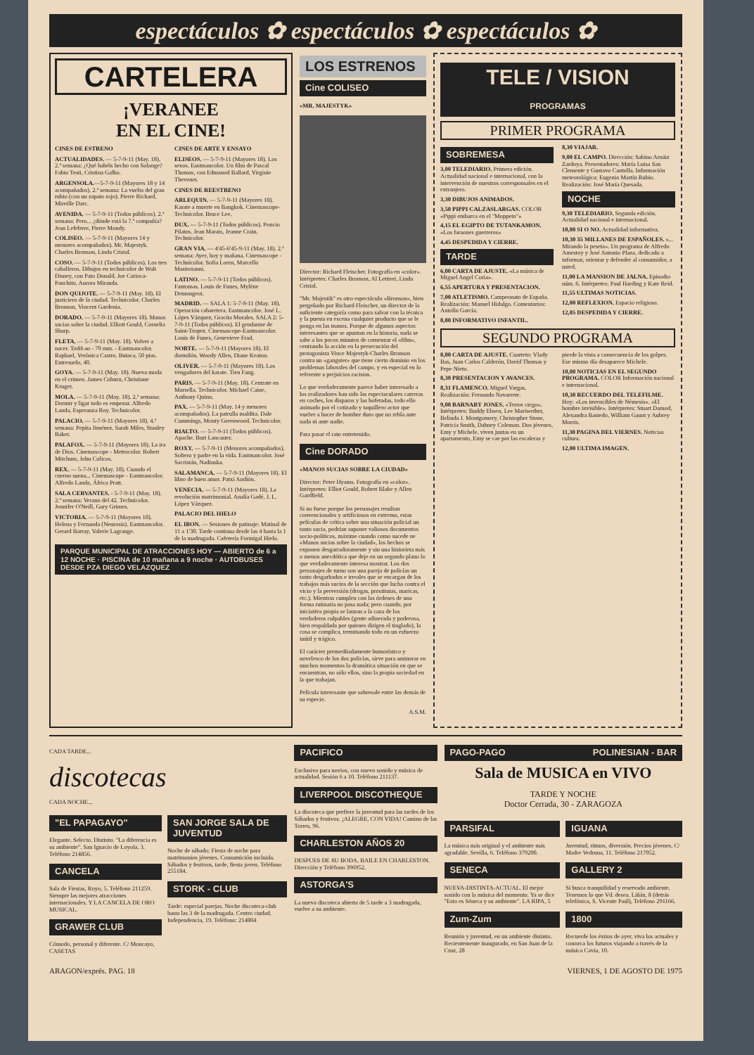espectáculos ✿ espectáculos ✿ espectáculos ✿
CARTELERA
¡VERANEE
EN EL CINE!
CINES DE ESTRENO
ACTUALIDADES. — 5-7-9-11 (May. 18). 2.ª semana: ¿Qué habéis hecho con Solange? Fabio Testi, Cristina Galbo.
ARGENSOLA.—5-7-9-11 (Mayores 18 y 14 acompañados). 2.ª semana: La vuelta del gran rubio (con un zapato rojo). Pierre Richard, Mireille Darc.
AVENIDA. — 5-7-9-11 (Todos públicos). 2.ª semana: Pero... ¿dónde está la 7.ª compañía? Jean Lefebvre, Pierre Mondy.
COLISEO. — 5-7-9-11 (Mayores 14 y menores acompañados). Mr. Majestyk. Charles Bronson, Linda Cristal.
COSO. — 5-7-9-11 (Todos públicos). Los tres caballeros. Dibujos en technicolor de Walt Disney, con Pato Donald, Joe Carioca-Panchito, Aurora Miranda.
DON QUIJOTE. — 5-7-9-11 (May. 18). El justiciero de la ciudad. Technicolor. Charles Bronson, Vincent Gardenia.
DORADO. — 5-7-9-11 (Mayores 18). Manos sucias sobre la ciudad. Elliott Gould, Cornelia Sharp.
FLETA. — 5-7-9-11 (May. 18). Volver a nacer. Todd-ao - 70 mm. - Eastmancolor. Raphael, Verónica Castro. Butaca, 50 ptas. Entresuelo, 40.
GOYA. — 5-7-9-11 (May. 18). Nueva moda en el crimen. James Coburn, Christiane Kruger.
MOLA. — 5-7-9-11 (May. 18). 2.ª semana: Dormir y ligar todo es empezar. Alfredo Landa, Esperanza Roy. Technicolor.
PALACIO. — 5-7-9-11 (Mayores 18). 4.ª semana: Pepita Jiménez. Sarah Miles, Stanley Baker.
PALAFOX. — 5-7-9-11 (Mayores 18). La ira de Dios. Cinemascope - Metrocolor. Robert Mitchum, John Colicos.
REX. — 5-7-9-11 (May. 18). Cuando el cuerno suena... Cinemascope - Eastmancolor. Alfredo Landa, África Pratt.
SALA CERVANTES. - 5-7-9-11 (May. 18). 2.ª semana: Verano del 42. Technicolor. Jennifer O'Neill, Gary Grimes.
VICTORIA. — 5-7-9-11 (Mayores 18). Helena y Fernanda (Neurosis). Eastmancolor. Gerard Barray, Valerie Lagrange.
CINES DE ARTE Y ENSAYO
ELISEOS. — 5-7-9-11 (Mayores 18). Los sexos. Eastmancolor. Un film de Pascal Thomas, con Edmanod Ballard, Virginie Thevenet.
CINES DE REESTRENO
ARLEQUIN. — 5-7-9-11 (Mayores 18). Karate a muerte en Bangkok. Cinemascope-Technicolor. Bruce Lee.
DUX. — 5-7-9-11 (Todos públicos). Poncio Pilatos. Jean Marais, Jeanne Crain. Technicolor.
GRAN VIA. — 4'45-6'45-9-11 (May. 18). 2.ª semana: Ayer, hoy y mañana. Cinemascope - Technicolor. Sofía Loren, Marcello Mastroianni.
LATINO. — 5-7-9-11 (Todos públicos). Fantomas. Louis de Funes, Mylène Demongeot.
MADRID. — SALA 1: 5-7-9-11 (May. 18). Operación cabaretera. Eastmancolor. José L. Lópes Vázquez, Gracita Morales. SALA 2: 5-7-9-11 (Todos públicos). El gendarme de Saint-Tropez. Cinemascope-Eastmancolor. Louis de Funes, Genevieve Frad.
NORTE. — 5-7-9-11 (Mayores 18). El dormilón. Woody Allen, Diane Keaton.
OLIVER. — 5-7-9-11 (Mayores 18). Los vengadores del karate. Tien Fang.
PARIS. — 5-7-9-11 (May. 18). Centrate en Marsella. Technicolor. Michael Caine, Anthony Quinn.
PAX. — 5-7-9-11 (May. 14 y menores acompañados). La patrulla maldita. Dale Cummings, Monty Greenwood. Technicolor.
RIALTO. — 5-7-9-11 (Todos públicos). Apache. Burt Lancaster.
ROXY. — 5-7-9-11 (Menores acompañados). Soltero y padre en la vida. Eastmancolor. José Sacristán, Nadiuska.
SALAMANCA. — 5-7-9-11 (Mayores 18). El libro de buen amor. Patxi Andión.
VENECIA. — 5-7-9-11 (Mayores 18). La revolución matrimonial. Analía Gadé, J. L. López Vázquez.
PALACIO DEL HIELO
EL IBON. — Sesiones de patinaje: Matinal de 11 a 1'30. Tarde continua desde las 4 hasta la 1 de la madrugada. Cafetería Formigal Hielo.
PARQUE MUNICIPAL DE ATRACCIONES HOY — ABIERTO de 6 a 12 NOCHE · PISCINA de 10 mañana a 9 noche · AUTOBUSES DESDE PZA DIEGO VELAZQUEZ
LOS ESTRENOS
Cine COLISEO
«MR. MAJESTYK»
Director: Richard Fleischer. Fotografía en «color». Intérpretes: Charles Bronson, Al Lettieri, Linda Cristal.
"Mr. Majestik" es otro espectáculo «Bronson», bien pergeñado por Richard Fleischer, un director de la suficiente categoría como para salvar con la técnica y la puesta en escena cualquier producto que se le ponga en las manos. Porque de algunos aspectos interesantes que se apuntan en la historia, nada se sabe a los pocos minutos de comenzar el «film», centrando la acción en la persecución del protagonista Vince Majestyk-Charles Bronson contra un «gangster» que tiene cierto dominio en los problemas laborales del campo, y en especial en lo referente a prejuicios racistas.
Lo que verdaderamente parece haber interesado a los realizadores han sido las espectaculares carreras en coches, los disparos y las bofetadas, todo ello animado por el cotizado y taquillero actor que vuelve a hacer de hombre duro que no rebla ante nada ni ante nadie.
Para pasar el rato entretenido.
Cine DORADO
«MANOS SUCIAS SOBRE LA CIUDAD»
Director: Peter Hyams. Fotografía en «color». Intérpretes: Elliot Gould, Robert Blake y Allen Gardfield.
Si no fuese porque los personajes resultan convencionales y artificiosos en extremo, estas películas de crítica sobre una situación policial un tanto sucia, podrían suponer valiosos documentos socio-políticos, máxime cuando como sucede ne «Manos sucias sobre la ciudad», los hechos se exponen desgarradoramente y sin una historieta más o menos anecdótica que deje en un segundo plano lo que verdaderamente interesa mostrar. Los dos personajes de turno son una pareja de policías un tanto desgarbados e irreales que se encargan de los trabajos más sucios de la sección que lucha contra el vicio y la perversión (drogas, prostitutas, maricas, etc.). Mientras cumplen con las órdenes de una forma rutinaria no pasa nada; pero cuando, por iniciativa propia se lanzan a la caza de los verdaderos culpables (gente adinerada y poderosa, bien respaldada por quienes dirigen el tinglado), la cosa se complica, terminando todo en un esfuerzo inútil y trágico.
El carácter premeditadamente humorístico y novelesco de los dos policías, sirve para aminorar en muchos momentos la dramática situación en que se encuentran, no sólo ellos, sino la propia sociedad en la que trabajan.
Película interesante que sobresale entre las demás de su especie.
A.S.M.
TELE / VISION
PROGRAMAS
PRIMER PROGRAMA
SOBREMESA
3,00 TELEDIARIO. Primera edición. Actualidad nacional e internacional, con la intervención de nuestros corresponsales en el extranjero.
3,30 DIBUJOS ANIMADOS.
3,50 PIPPI CALZASLARGAS. COLOR «Pippi embarca en el "Moppeto"»
4,15 EL EGIPTO DE TUTANKAMON. «Los faraones guerreros»
4,45 DESPEDIDA Y CIERRE.
TARDE
6,00 CARTA DE AJUSTE. «La música de Miguel Angel Coria».
6,55 APERTURA Y PRESENTACION.
7,00 ATLETISMO. Campeonato de España. Realización: Manuel Hidalgo. Comentarios: Antolín García.
8,00 INFORMATIVO INFANTIL.
8,30 VIAJAR.
9,00 EL CAMPO. Dirección: Sabino Arnáiz Zardoya. Presentadores: María Luisa San Clemente y Gustavo Cantolla. Información meteorológica: Eugenio Martín Rubio. Realización: José María Quesada.
NOCHE
9,30 TELEDIARIO. Segunda edición. Actualidad nacional e internacional.
10,00 SI O NO. Actualidad informativa.
10,30 35 MILLANES DE ESPAÑOLES. «... Mirando la peseta». Un programa de Alfredo Amestoy y José Antonio Plaza, dedicado a informar, orientar y defender al consumidor, a usted.
11,00 LA MANSION DE JALNA. Episodio núm. 6. Intérpretes: Paul Harding y Kate Reid.
11,55 ULTIMAS NOTICIAS.
12,00 REFLEXION. Espacio religioso.
12,05 DESPEDIDA Y CIERRE.
SEGUNDO PROGRAMA
8,00 CARTA DE AJUSTE. Cuarteto: Vlady Bas, Juan Carlos Calderón, David Thomas y Pepe Nieto.
8,30 PRESENTACION Y AVANCES.
8,31 FLAMENCO. Miguel Vargas. Realización: Fernando Navarrete.
9,00 BARNABY JONES. «Terror ciego». Intérpretes: Buddy Ebsen, Lee Mariwether, Belinda J. Montgomery, Christopher Stone, Patricia Smith, Dabney Coleman. Dos jóvenes, Emy y Michele, viven juntas en un apartamento, Emy se cae por las escaleras y pierde la vista a consecuencia de los golpes. Ese mismo día desaparece Michele.
10,00 NOTICIAS EN EL SEGUNDO PROGRAMA. COLOR Información nacional e internacional.
10,30 RECUERDO DEL TELEFILME. Hoy: «Los invencibles de Némesis». «El hombre invisible». Intérpretes: Stuart Damod, Alexandra Bastedo, William Gaunt y Aubrey Morris.
11,30 PAGINA DEL VIERNES. Noticias cultura.
12,00 ULTIMA IMAGEN.
CADA TARDE...
discotecas
CADA NOCHE...
"EL PAPAGAYO"
Elegante. Selecto. Distinto. "La diferencia es su ambiente". San Ignacio de Loyola, 3. Teléfono 214856.
CANCELA
Sala de Fiestas, Royo, 5. Teléfono 211259. Siempre las mejores atracciones internacionales. Y LA CANCELA DE ORO MUSICAL.
GRAWER CLUB
Cómodo, personal y diferente. C/ Moncayo, CASETAS
SAN JORGE SALA DE JUVENTUD
Noche de sábado: Fiesta de noche para matrimonios jóvenes. Consumición incluida. Sábados y festivos, tarde, fiesta joven. Teléfono 255184.
STORK - CLUB
Tarde: especial parejas. Noche discoteca-club hasta las 3 de la madrugada. Centro ciudad. Independencia, 19. Teléfono: 214804
PACIFICO
Exclusivo para novios, con nuevo sonido y música de actualidad. Sesión 6 a 10. Teléfono 211137.
LIVERPOOL DISCOTHEQUE
La discoteca que prefiere la juventud para las tardes de los Sábados y festivos. ¡ALEGRE, CON VIDA! Camino de las Torres, 96.
CHARLESTON AÑOS 20
DESPUES DE SU BODA, BAILE EN CHARLESTON. Dirección y Teléfono 396952.
ASTORGA'S
La nueva discoteca abierta de 5 tarde a 3 madrugada, vuelve a su ambiente.
PAGO-PAGO POLINESIAN - BAR
Sala de MUSICA en VIVO
TARDE Y NOCHE
Doctor Cerrada, 30 - ZARAGOZA
PARSIFAL
La música más original y el ambiente más agradable. Sevilla, 6. Teléfono 379200.
SENECA
NUEVA-DISTINTA-ACTUAL. El mejor sonido con la música del momento. Ya se dice "Esto es Séneca y su ambiente". LA RIPA, 5
Zum-Zum
Reunión y juventud, en un ambiente distinto. Recientemente inaugurado, en San Juan de la Cruz, 28
IGUANA
Juventud, ritmos, diversión. Precios jóvenes. C/ Madre Vedruna, 11. Teléfono 217052.
GALLERY 2
Si busca tranquilidad y reservado ambiente. Tenemos lo que Vd. desea. Liñán, 8 (detrás telefónica, S. Vicente Paúl), Teléfono 291166.
1800
Recuerde los éxitos de ayer, viva los actuales y conozca los futuros viajando a través de la música Cavia, 10.
ARAGON/exprés. PAG. 18 VIERNES, 1 DE AGOSTO DE 1975